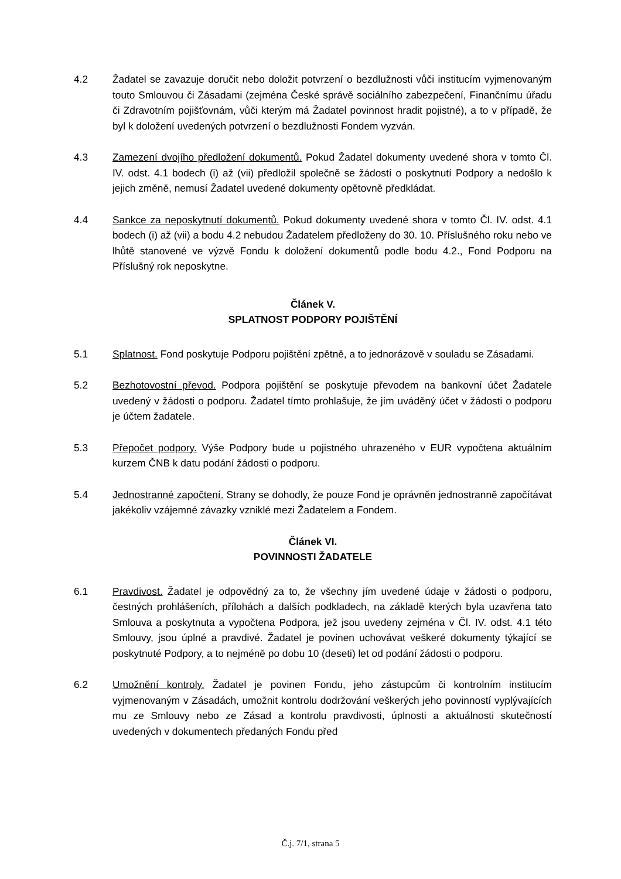4.2 Žadatel se zavazuje doručit nebo doložit potvrzení o bezdlužnosti vůči institucím vyjmenovaným touto Smlouvou či Zásadami (zejména České správě sociálního zabezpečení, Finančnímu úřadu či Zdravotním pojišťovnám, vůči kterým má Žadatel povinnost hradit pojistné), a to v případě, že byl k doložení uvedených potvrzení o bezdlužnosti Fondem vyzván.
4.3 Zamezení dvojího předložení dokumentů. Pokud Žadatel dokumenty uvedené shora v tomto Čl. IV. odst. 4.1 bodech (i) až (vii) předložil společně se žádostí o poskytnutí Podpory a nedošlo k jejich změně, nemusí Žadatel uvedené dokumenty opětovně předkládat.
4.4 Sankce za neposkytnutí dokumentů. Pokud dokumenty uvedené shora v tomto Čl. IV. odst. 4.1 bodech (i) až (vii) a bodu 4.2 nebudou Žadatelem předloženy do 30. 10. Příslušného roku nebo ve lhůtě stanovené ve výzvě Fondu k doložení dokumentů podle bodu 4.2., Fond Podporu na Příslušný rok neposkytne.
Článek V.
SPLATNOST PODPORY POJIŠTĚNÍ
5.1 Splatnost. Fond poskytuje Podporu pojištění zpětně, a to jednorázově v souladu se Zásadami.
5.2 Bezhotovostní převod. Podpora pojištění se poskytuje převodem na bankovní účet Žadatele uvedený v žádosti o podporu. Žadatel tímto prohlašuje, že jím uváděný účet v žádosti o podporu je účtem žadatele.
5.3 Přepočet podpory. Výše Podpory bude u pojistného uhrazeného v EUR vypočtena aktuálním kurzem ČNB k datu podání žádosti o podporu.
5.4 Jednostranné započtení. Strany se dohodly, že pouze Fond je oprávněn jednostranně započítávat jakékoliv vzájemné závazky vzniklé mezi Žadatelem a Fondem.
Článek VI.
POVINNOSTI ŽADATELE
6.1 Pravdivost. Žadatel je odpovědný za to, že všechny jím uvedené údaje v žádosti o podporu, čestných prohlášeních, přílohách a dalších podkladech, na základě kterých byla uzavřena tato Smlouva a poskytnuta a vypočtena Podpora, jež jsou uvedeny zejména v Čl. IV. odst. 4.1 této Smlouvy, jsou úplné a pravdivé. Žadatel je povinen uchovávat veškeré dokumenty týkající se poskytnuté Podpory, a to nejméně po dobu 10 (deseti) let od podání žádosti o podporu.
6.2 Umožnění kontroly. Žadatel je povinen Fondu, jeho zástupcům či kontrolním institucím vyjmenovaným v Zásadách, umožnit kontrolu dodržování veškerých jeho povinností vyplývajících mu ze Smlouvy nebo ze Zásad a kontrolu pravdivosti, úplnosti a aktuálnosti skutečností uvedených v dokumentech předaných Fondu před
Č.j. 7/1, strana 5